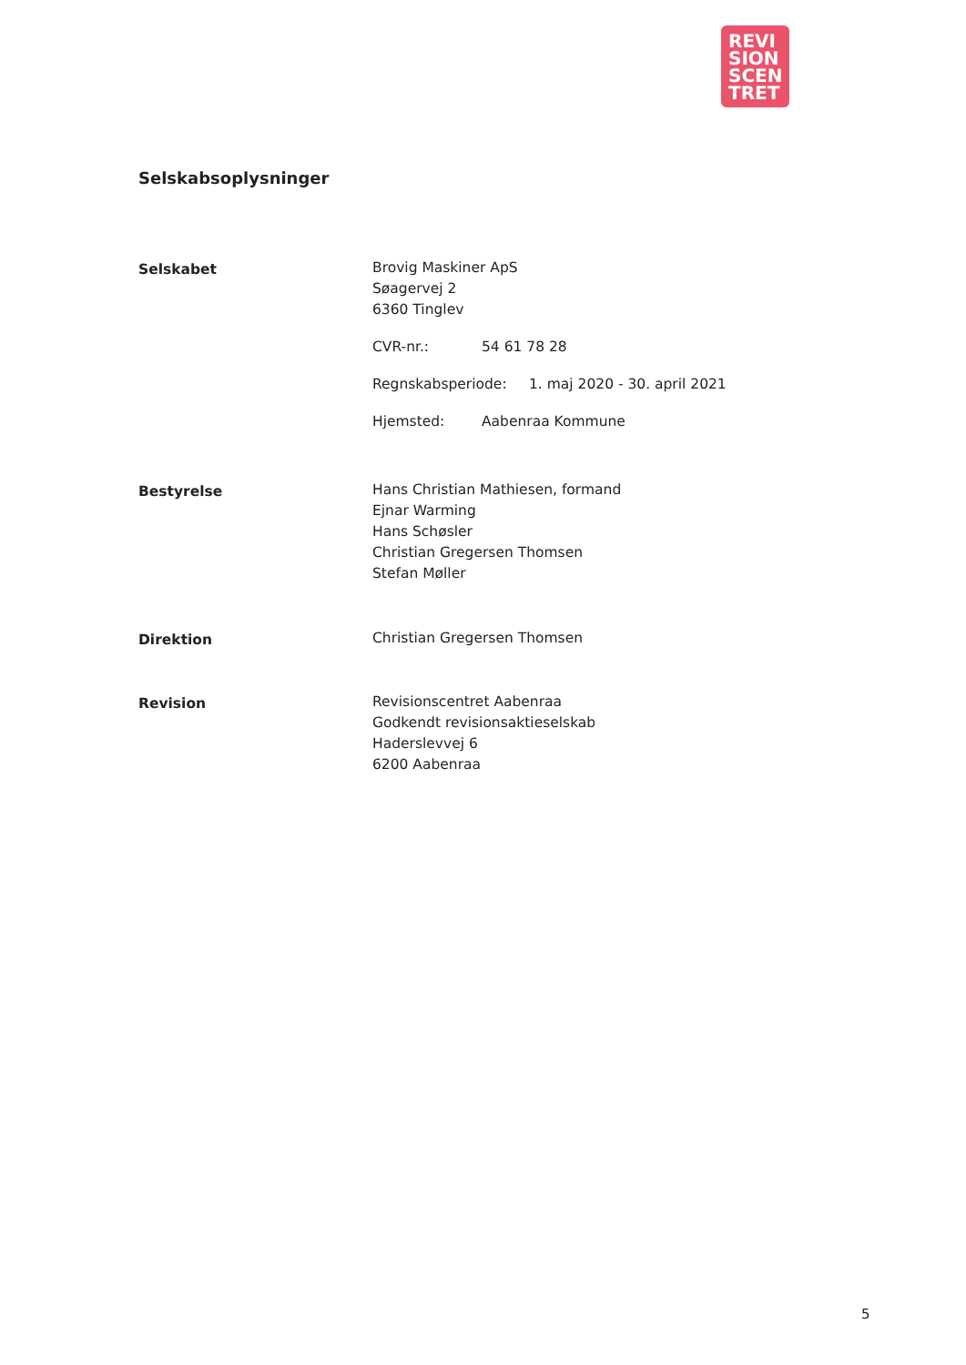REVI
SION
SCEN
TRET
Selskabsoplysninger
Selskabet
Brovig Maskiner ApS
Søagervej 2
6360 Tinglev
CVR-nr.: 54 61 78 28
Regnskabsperiode: 1. maj 2020 - 30. april 2021
Hjemsted: Aabenraa Kommune
Bestyrelse
Hans Christian Mathiesen, formand
Ejnar Warming
Hans Schøsler
Christian Gregersen Thomsen
Stefan Møller
Direktion
Christian Gregersen Thomsen
Revision
Revisionscentret Aabenraa
Godkendt revisionsaktieselskab
Haderslevvej 6
6200 Aabenraa
5